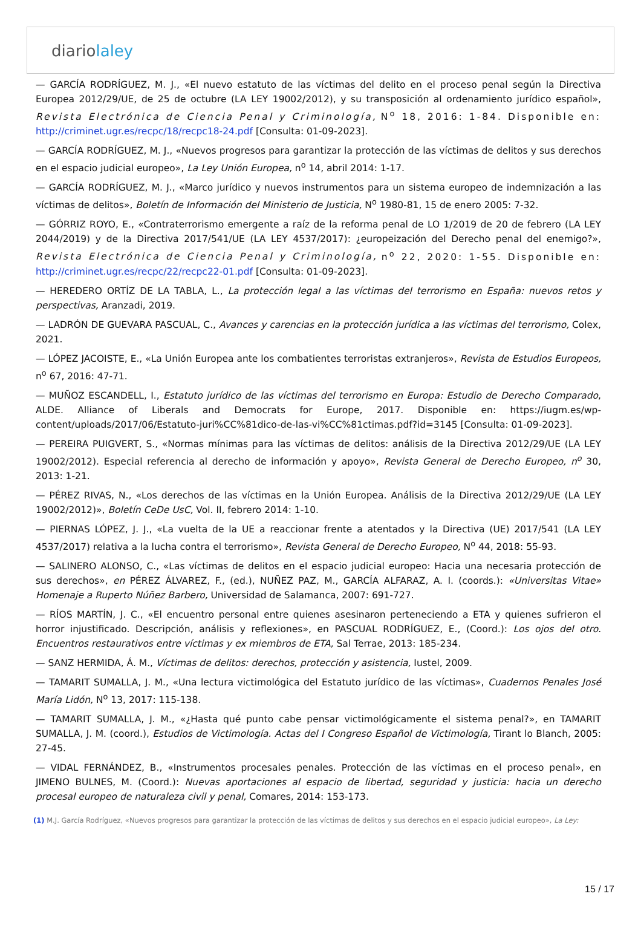diariolaley
— GARCÍA RODRÍGUEZ, M. J., «El nuevo estatuto de las víctimas del delito en el proceso penal según la Directiva Europea 2012/29/UE, de 25 de octubre (LA LEY 19002/2012), y su transposición al ordenamiento jurídico español», Revista Electrónica de Ciencia Penal y Criminología, N<sup>o</sup> 18, 2016: 1-84. Disponible en: http://criminet.ugr.es/recpc/18/recpc18-24.pdf [Consulta: 01-09-2023].
— GARCÍA RODRÍGUEZ, M. J., «Nuevos progresos para garantizar la protección de las víctimas de delitos y sus derechos en el espacio judicial europeo», La Ley Unión Europea, n<sup>o</sup> 14, abril 2014: 1-17.
— GARCÍA RODRÍGUEZ, M. J., «Marco jurídico y nuevos instrumentos para un sistema europeo de indemnización a las víctimas de delitos», Boletín de Información del Ministerio de Justicia, N<sup>o</sup> 1980-81, 15 de enero 2005: 7-32.
— GÓRRIZ ROYO, E., «Contraterrorismo emergente a raíz de la reforma penal de LO 1/2019 de 20 de febrero (LA LEY 2044/2019) y de la Directiva 2017/541/UE (LA LEY 4537/2017): ¿europeización del Derecho penal del enemigo?», Revista Electrónica de Ciencia Penal y Criminología, n<sup>o</sup> 22, 2020: 1-55. Disponible en: http://criminet.ugr.es/recpc/22/recpc22-01.pdf [Consulta: 01-09-2023].
— HEREDERO ORTÍZ DE LA TABLA, L., La protección legal a las víctimas del terrorismo en España: nuevos retos y perspectivas, Aranzadi, 2019.
— LADRÓN DE GUEVARA PASCUAL, C., Avances y carencias en la protección jurídica a las víctimas del terrorismo, Colex, 2021.
— LÓPEZ JACOISTE, E., «La Unión Europea ante los combatientes terroristas extranjeros», Revista de Estudios Europeos, n<sup>o</sup> 67, 2016: 47-71.
— MUÑOZ ESCANDELL, I., Estatuto jurídico de las víctimas del terrorismo en Europa: Estudio de Derecho Comparado, ALDE. Alliance of Liberals and Democrats for Europe, 2017. Disponible en: https://iugm.es/wp-content/uploads/2017/06/Estatuto-juri%CC%81dico-de-las-vi%CC%81ctimas.pdf?id=3145 [Consulta: 01-09-2023].
— PEREIRA PUIGVERT, S., «Normas mínimas para las víctimas de delitos: análisis de la Directiva 2012/29/UE (LA LEY 19002/2012). Especial referencia al derecho de información y apoyo», Revista General de Derecho Europeo, n<sup>o</sup> 30, 2013: 1-21.
— PÉREZ RIVAS, N., «Los derechos de las víctimas en la Unión Europea. Análisis de la Directiva 2012/29/UE (LA LEY 19002/2012)», Boletín CeDe UsC, Vol. II, febrero 2014: 1-10.
— PIERNAS LÓPEZ, J. J., «La vuelta de la UE a reaccionar frente a atentados y la Directiva (UE) 2017/541 (LA LEY 4537/2017) relativa a la lucha contra el terrorismo», Revista General de Derecho Europeo, N<sup>o</sup> 44, 2018: 55-93.
— SALINERO ALONSO, C., «Las víctimas de delitos en el espacio judicial europeo: Hacia una necesaria protección de sus derechos», en PÉREZ ÁLVAREZ, F., (ed.), NUÑEZ PAZ, M., GARCÍA ALFARAZ, A. I. (coords.): «Universitas Vitae» Homenaje a Ruperto Núñez Barbero, Universidad de Salamanca, 2007: 691-727.
— RÍOS MARTÍN, J. C., «El encuentro personal entre quienes asesinaron perteneciendo a ETA y quienes sufrieron el horror injustificado. Descripción, análisis y reflexiones», en PASCUAL RODRÍGUEZ, E., (Coord.): Los ojos del otro. Encuentros restaurativos entre víctimas y ex miembros de ETA, Sal Terrae, 2013: 185-234.
— SANZ HERMIDA, Á. M., Víctimas de delitos: derechos, protección y asistencia, Iustel, 2009.
— TAMARIT SUMALLA, J. M., «Una lectura victimológica del Estatuto jurídico de las víctimas», Cuadernos Penales José María Lidón, N<sup>o</sup> 13, 2017: 115-138.
— TAMARIT SUMALLA, J. M., «¿Hasta qué punto cabe pensar victimológicamente el sistema penal?», en TAMARIT SUMALLA, J. M. (coord.), Estudios de Victimología. Actas del I Congreso Español de Victimología, Tirant lo Blanch, 2005: 27-45.
— VIDAL FERNÁNDEZ, B., «Instrumentos procesales penales. Protección de las víctimas en el proceso penal», en JIMENO BULNES, M. (Coord.): Nuevas aportaciones al espacio de libertad, seguridad y justicia: hacia un derecho procesal europeo de naturaleza civil y penal, Comares, 2014: 153-173.
(1) M.J. García Rodríguez, «Nuevos progresos para garantizar la protección de las víctimas de delitos y sus derechos en el espacio judicial europeo», La Ley:
15 / 17